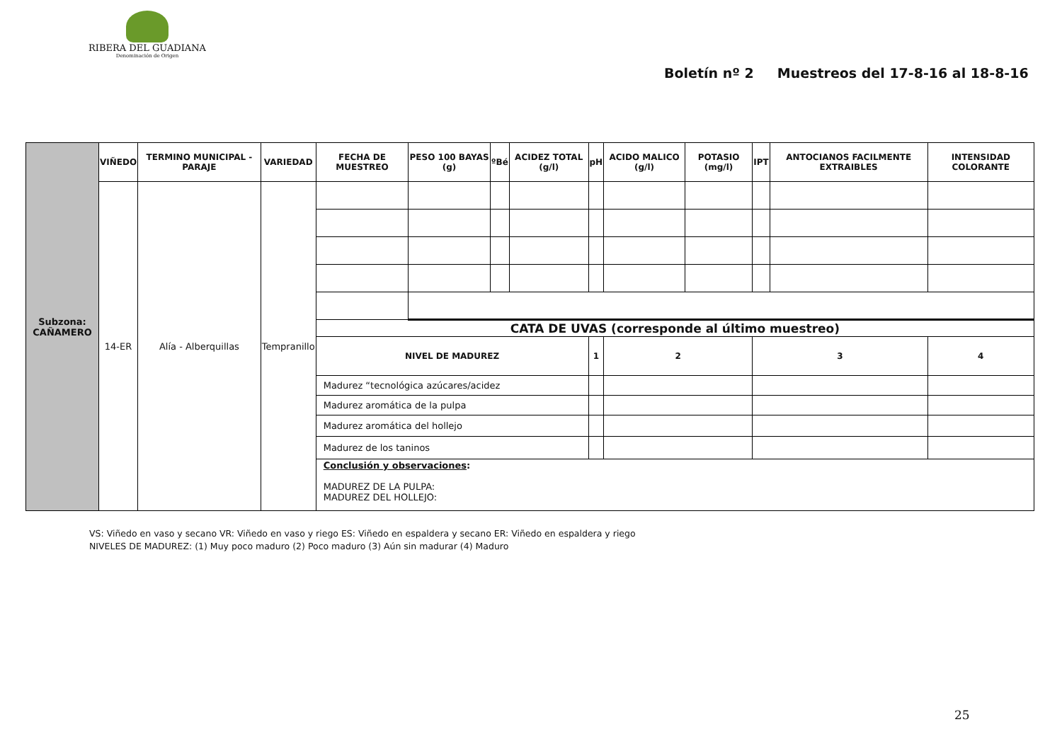RIBERA DEL GUADIANA
Denominación de Origen
Boletín nº 2 Muestreos del 17-8-16 al 18-8-16
| Subzona: CAÑAMERO | VIÑEDO | TERMINO MUNICIPAL - PARAJE | VARIEDAD | FECHA DE MUESTREO | PESO 100 BAYAS (g) | ºBé | ACIDEZ TOTAL (g/l) | pH | ACIDO MALICO (g/l) | POTASIO (mg/l) | IPT | ANTOCIANOS FACILMENTE EXTRAIBLES | INTENSIDAD COLORANTE |
| | 14-ER | Alía - Alberquillas | Tempranillo | | | | | | | | | | |
| | | | | CATA DE UVAS (corresponde al último muestreo) | | | | | | | | | |
| | | | | NIVEL DE MADUREZ | | | | 1 | 2 | | 3 | | 4 |
| | | | | Madurez “tecnológica azúcares/acidez | | | | | | | | | |
| | | | | Madurez aromática de la pulpa | | | | | | | | | |
| | | | | Madurez aromática del hollejo | | | | | | | | | |
| | | | | Madurez de los taninos | | | | | | | | | |
| | | | | Conclusión y observaciones : MADUREZ DE LA PULPA: MADUREZ DEL HOLLEJO: | | | | | | | | | |
VS: Viñedo en vaso y secano VR: Viñedo en vaso y riego ES: Viñedo en espaldera y secano ER: Viñedo en espaldera y riego
NIVELES DE MADUREZ: (1) Muy poco maduro (2) Poco maduro (3) Aún sin madurar (4) Maduro
25